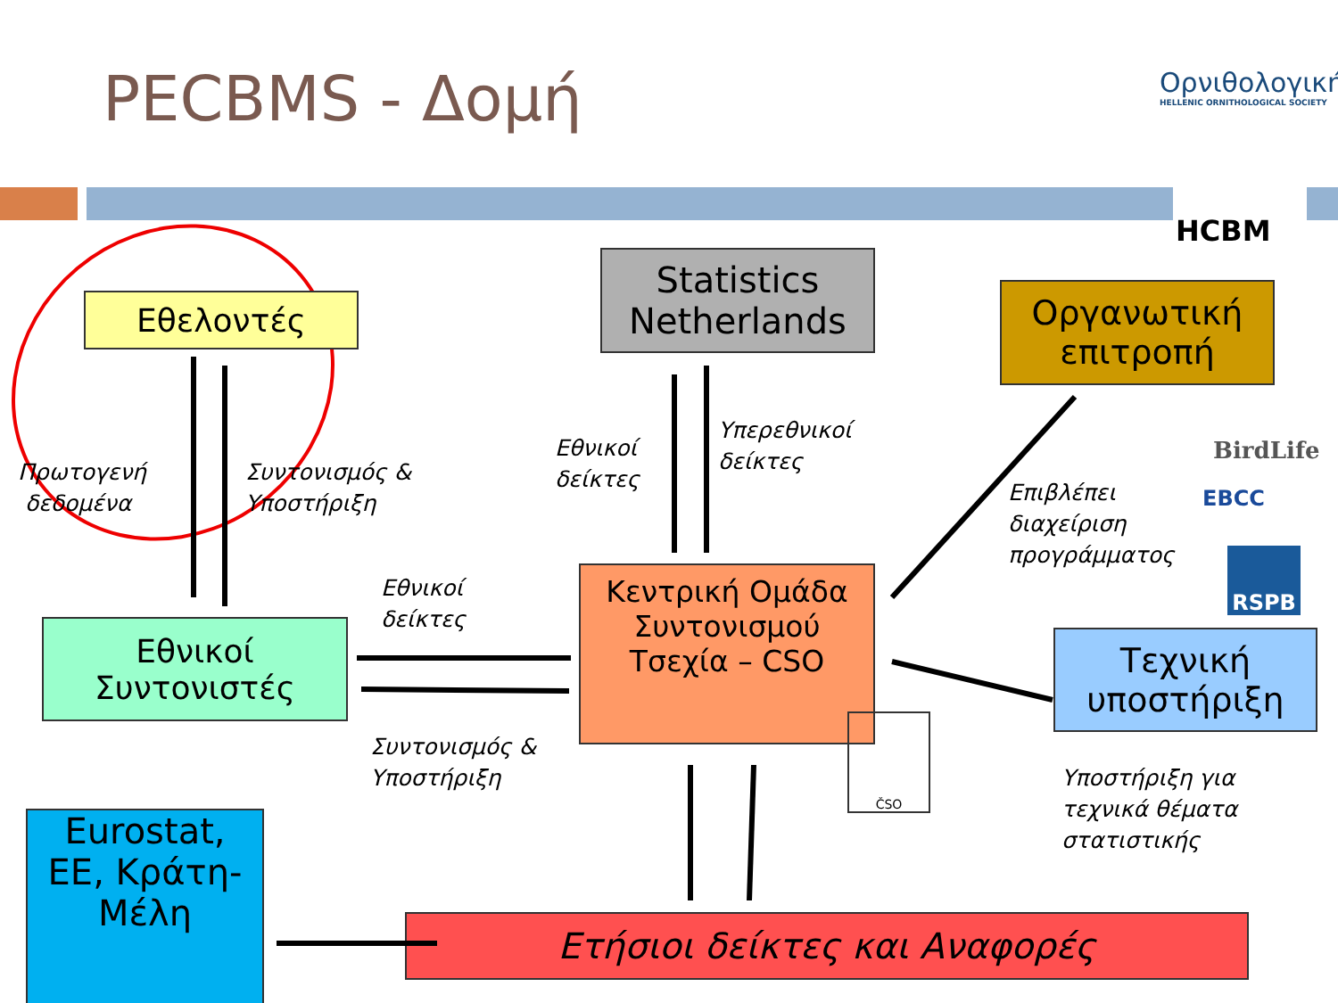PECBMS - Δομή
Ορνιθολογική
HELLENIC ORNITHOLOGICAL SOCIETY
HCBM
Εθελοντές
Statistics
Netherlands
Οργανωτική
επιτροπή
Εθνικοί
Συντονιστές
Κεντρική Ομάδα
Συντονισμού
Τσεχία – CSO
Τεχνική
υποστήριξη
Eurostat,
ΕΕ, Κράτη-
Μέλη
Ετήσιοι δείκτες και Αναφορές
ČSO
BirdLife
EBCC
RSPB
Πρωτογενή
δεδομένα
Συντονισμός &
Υποστήριξη
Εθνικοί
δείκτες
Υπερεθνικοί
δείκτες
Επιβλέπει
διαχείριση
προγράμματος
Εθνικοί
δείκτες
Συντονισμός &
Υποστήριξη
Υποστήριξη για
τεχνικά θέματα
στατιστικής